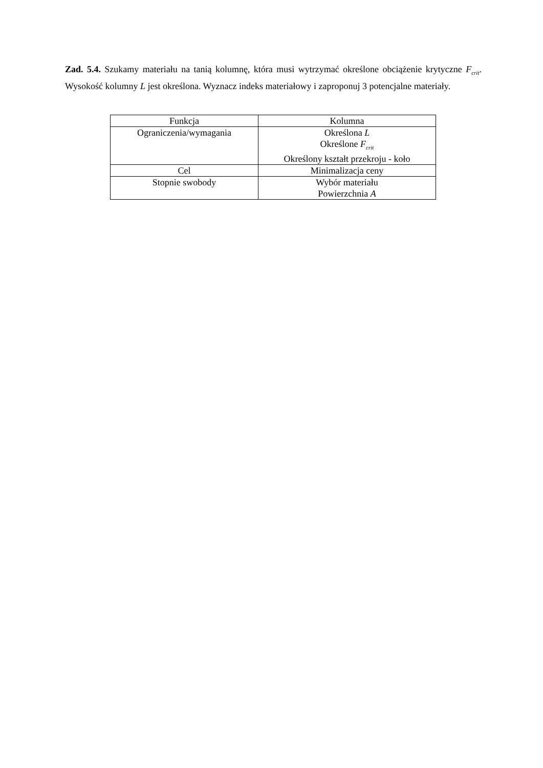Zad. 5.4. Szukamy materiału na tanią kolumnę, która musi wytrzymać określone obciążenie krytyczne F<sub>crit</sub>. Wysokość kolumny L jest określona. Wyznacz indeks materiałowy i zaproponuj 3 potencjalne materiały.
| Funkcja | Kolumna |
| Ograniczenia/wymagania | Określona L Określone F<sub>crit</sub> Określony kształt przekroju - koło |
| Cel | Minimalizacja ceny |
| Stopnie swobody | Wybór materiału Powierzchnia A |